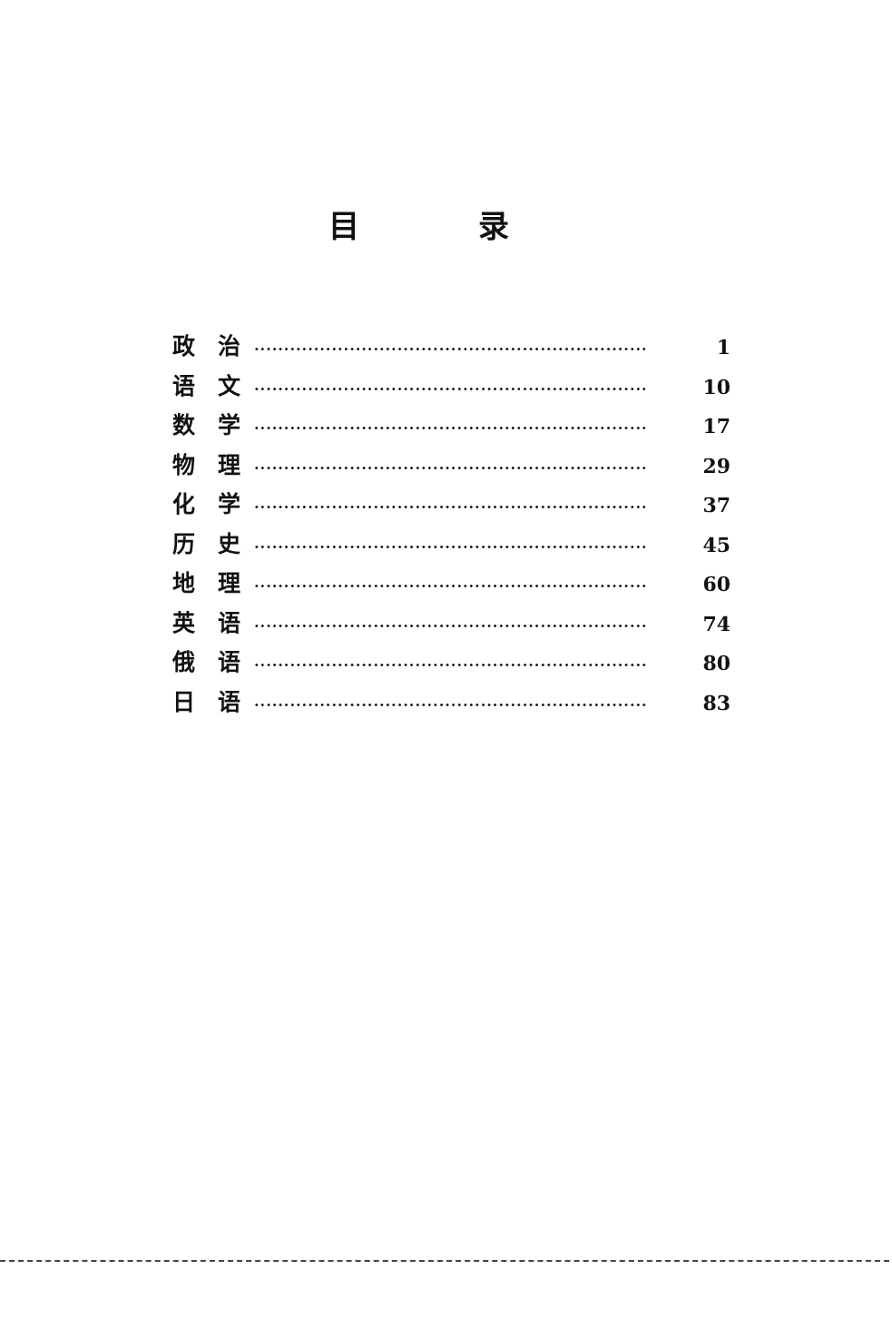目 录
政　治 ·································································· 1
语　文 ·································································· 10
数　学 ·································································· 17
物　理 ·································································· 29
化　学 ·································································· 37
历　史 ·································································· 45
地　理 ·································································· 60
英　语 ·································································· 74
俄　语 ·································································· 80
日　语 ·································································· 83